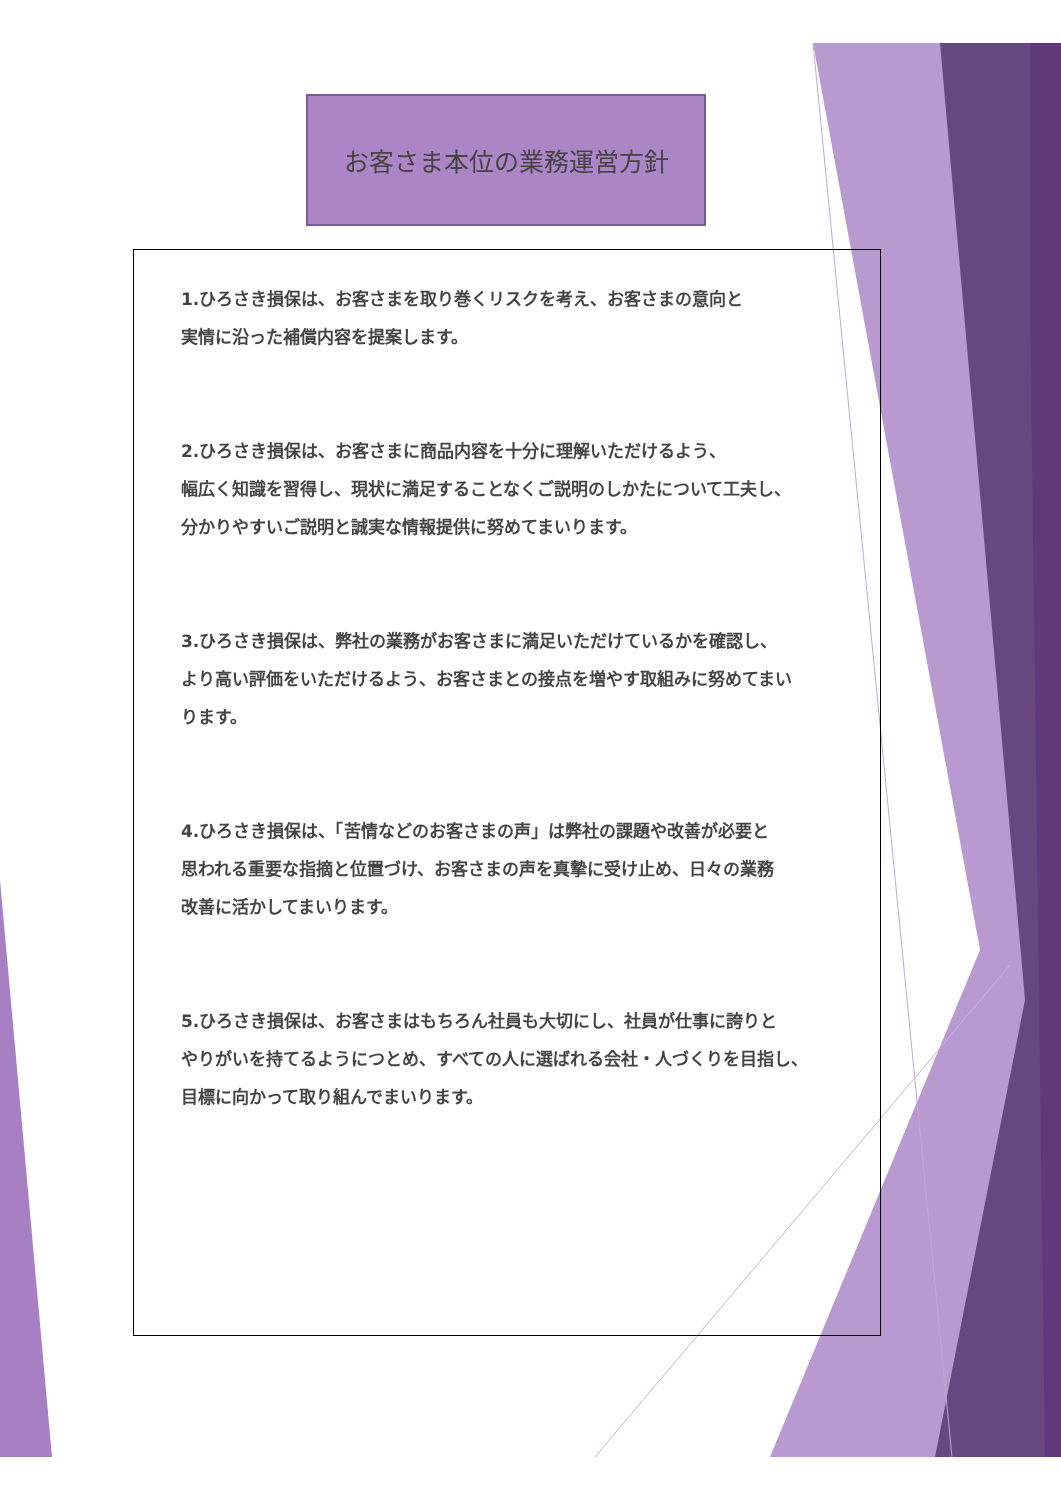お客さま本位の業務運営方針
1.ひろさき損保は、お客さまを取り巻くリスクを考え、お客さまの意向と
実情に沿った補償内容を提案します。
2.ひろさき損保は、お客さまに商品内容を十分に理解いただけるよう、
幅広く知識を習得し、現状に満足することなくご説明のしかたについて工夫し、
分かりやすいご説明と誠実な情報提供に努めてまいります。
3.ひろさき損保は、弊社の業務がお客さまに満足いただけているかを確認し、
より高い評価をいただけるよう、お客さまとの接点を増やす取組みに努めてまい
ります。
4.ひろさき損保は、「苦情などのお客さまの声」は弊社の課題や改善が必要と
思われる重要な指摘と位置づけ、お客さまの声を真摯に受け止め、日々の業務
改善に活かしてまいります。
5.ひろさき損保は、お客さまはもちろん社員も大切にし、社員が仕事に誇りと
やりがいを持てるようにつとめ、すべての人に選ばれる会社・人づくりを目指し、
目標に向かって取り組んでまいります。